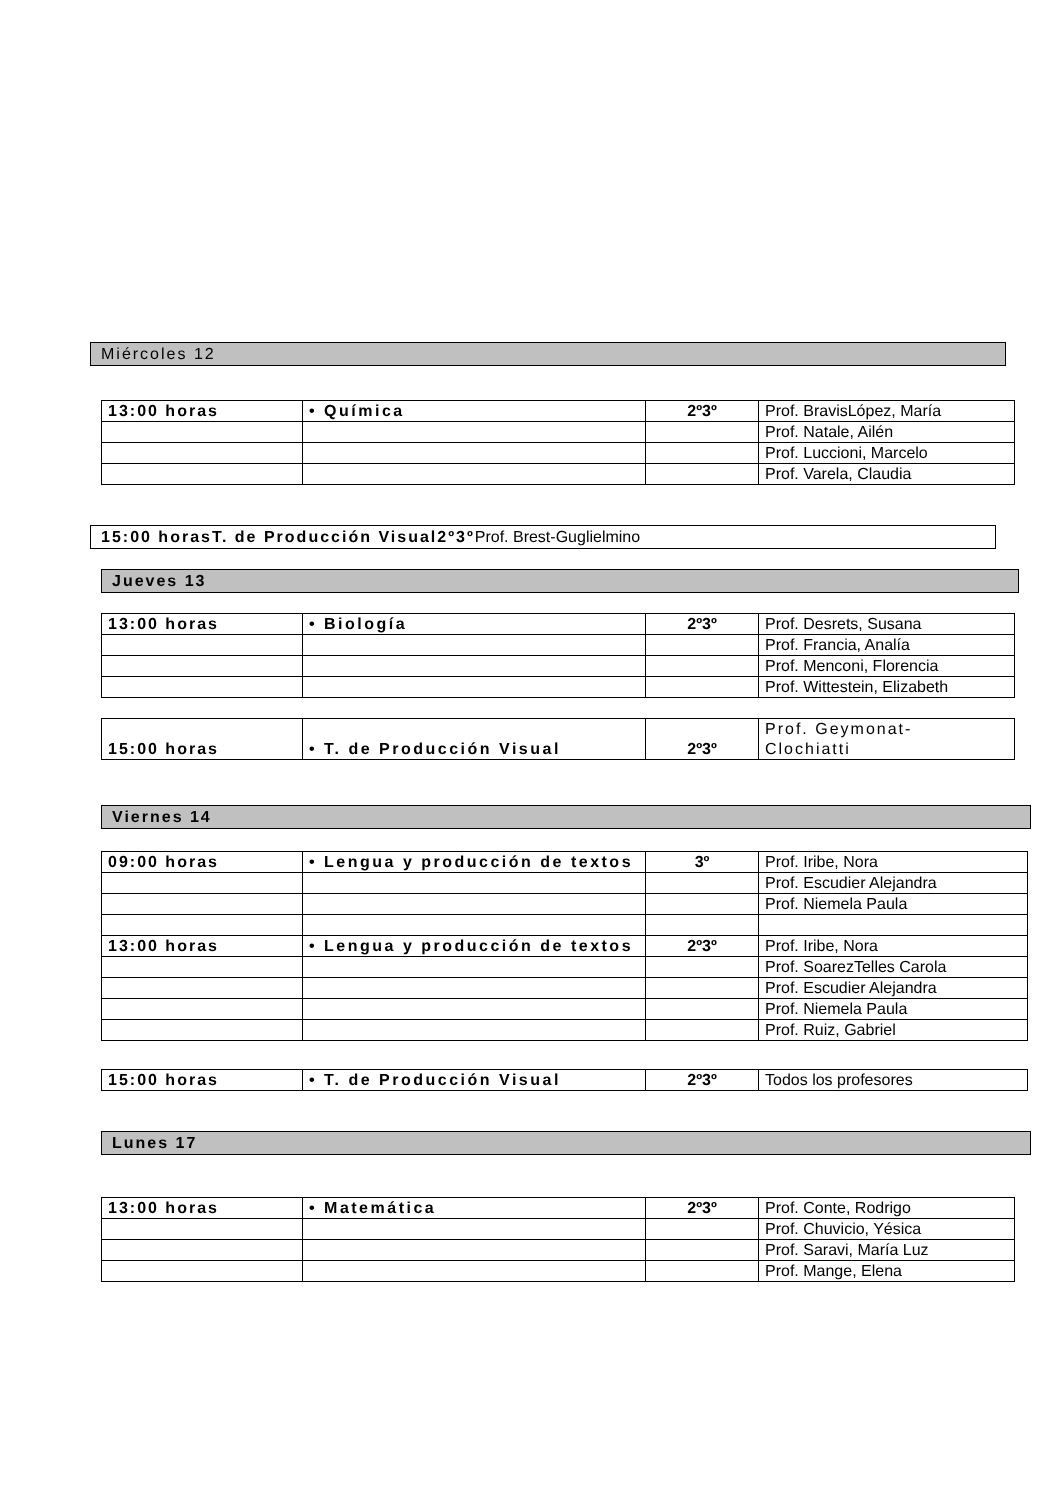Miércoles 12
| 13:00 horas | • Química | 2º3º | Prof. BravisLópez, María |
| | | | Prof. Natale, Ailén |
| | | | Prof. Luccioni, Marcelo |
| | | | Prof. Varela, Claudia |
15:00 horasT. de Producción Visual2º3º Prof. Brest-Guglielmino
Jueves 13
| 13:00 horas | • Biología | 2º3º | Prof. Desrets, Susana |
| | | | Prof. Francia, Analía |
| | | | Prof. Menconi, Florencia |
| | | | Prof. Wittestein, Elizabeth |
| 15:00 horas | • T. de Producción Visual | 2º3º | Prof. Geymonat- Clochiatti |
Viernes 14
| 09:00 horas | • Lengua y producción de textos | 3º | Prof. Iribe, Nora |
| | | | Prof. Escudier Alejandra |
| | | | Prof. Niemela Paula |
| 13:00 horas | • Lengua y producción de textos | 2º3º | Prof. Iribe, Nora |
| | | | Prof. SoarezTelles Carola |
| | | | Prof. Escudier Alejandra |
| | | | Prof. Niemela Paula |
| | | | Prof. Ruiz, Gabriel |
| 15:00 horas | • T. de Producción Visual | 2º3º | Todos los profesores |
Lunes 17
| 13:00 horas | • Matemática | 2º3º | Prof. Conte, Rodrigo |
| | | | Prof. Chuvicio, Yésica |
| | | | Prof. Saravi, María Luz |
| | | | Prof. Mange, Elena |